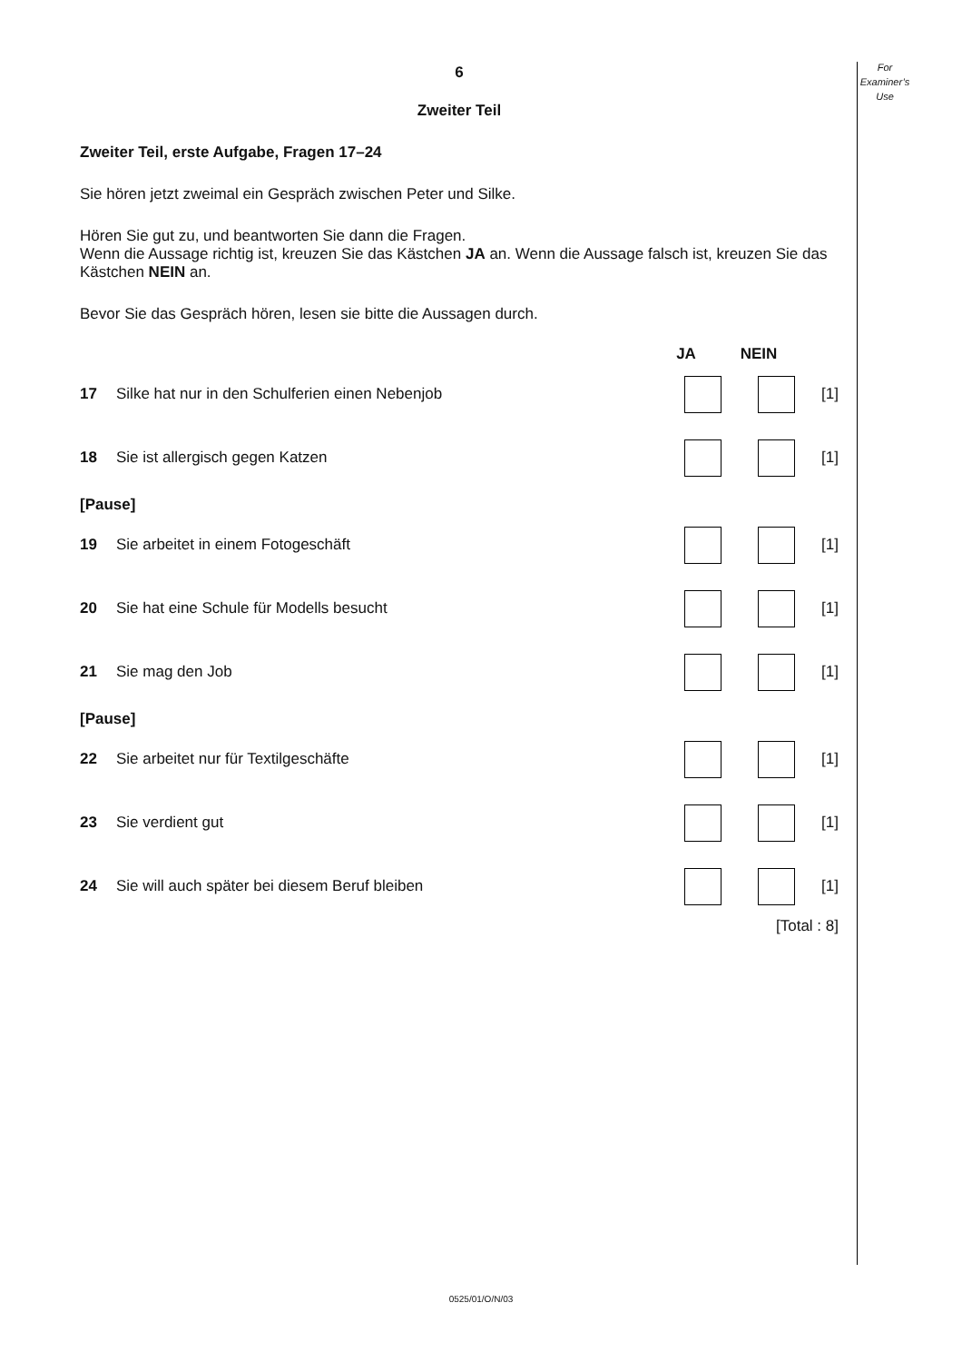For
Examiner’s
Use
6
Zweiter Teil
Zweiter Teil, erste Aufgabe, Fragen 17–24
Sie hören jetzt zweimal ein Gespräch zwischen Peter und Silke.
Hören Sie gut zu, und beantworten Sie dann die Fragen.
Wenn die Aussage richtig ist, kreuzen Sie das Kästchen JA an. Wenn die Aussage falsch ist, kreuzen Sie das Kästchen NEIN an.
Bevor Sie das Gespräch hören, lesen sie bitte die Aussagen durch.
JA NEIN
17 Silke hat nur in den Schulferien einen Nebenjob [1]
18 Sie ist allergisch gegen Katzen [1]
[Pause]
19 Sie arbeitet in einem Fotogeschäft [1]
20 Sie hat eine Schule für Modells besucht [1]
21 Sie mag den Job [1]
[Pause]
22 Sie arbeitet nur für Textilgeschäfte [1]
23 Sie verdient gut [1]
24 Sie will auch später bei diesem Beruf bleiben [1]
[Total : 8]
0525/01/O/N/03